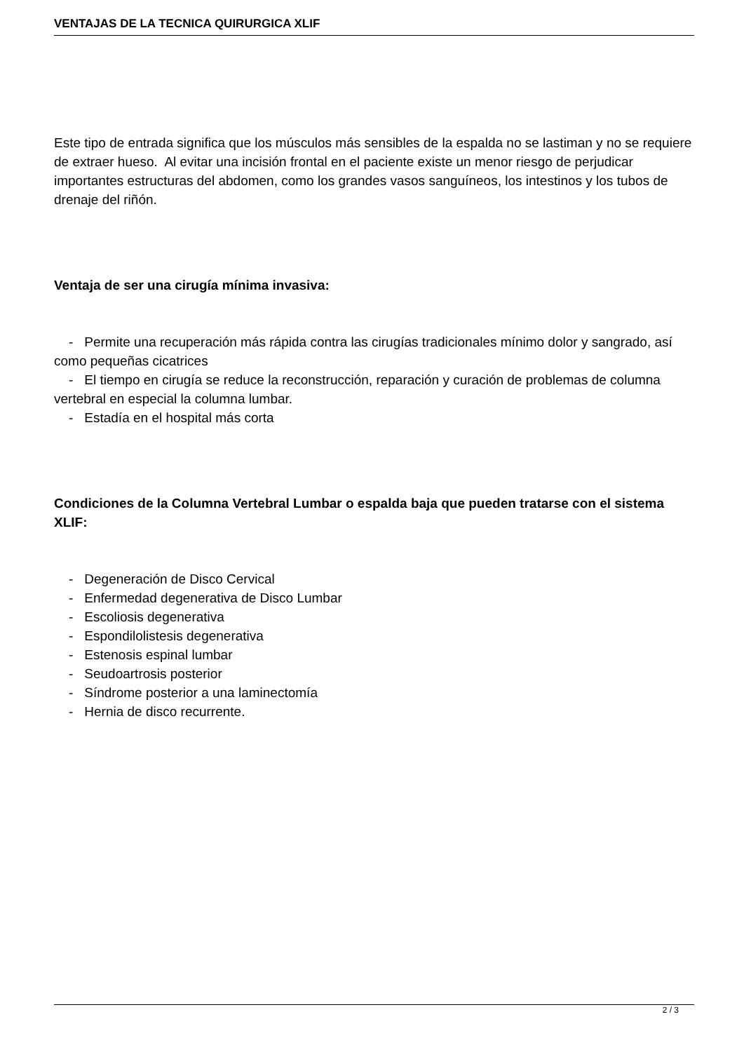VENTAJAS DE LA TECNICA QUIRURGICA XLIF
Este tipo de entrada significa que los músculos más sensibles de la espalda no se lastiman y no se requiere de extraer hueso. Al evitar una incisión frontal en el paciente existe un menor riesgo de perjudicar importantes estructuras del abdomen, como los grandes vasos sanguíneos, los intestinos y los tubos de drenaje del riñón.
Ventaja de ser una cirugía mínima invasiva:
- Permite una recuperación más rápida contra las cirugías tradicionales mínimo dolor y sangrado, así como pequeñas cicatrices
- El tiempo en cirugía se reduce la reconstrucción, reparación y curación de problemas de columna vertebral en especial la columna lumbar.
- Estadía en el hospital más corta
Condiciones de la Columna Vertebral Lumbar o espalda baja que pueden tratarse con el sistema XLIF:
- Degeneración de Disco Cervical
- Enfermedad degenerativa de Disco Lumbar
- Escoliosis degenerativa
- Espondilolistesis degenerativa
- Estenosis espinal lumbar
- Seudoartrosis posterior
- Síndrome posterior a una laminectomía
- Hernia de disco recurrente.
2 / 3